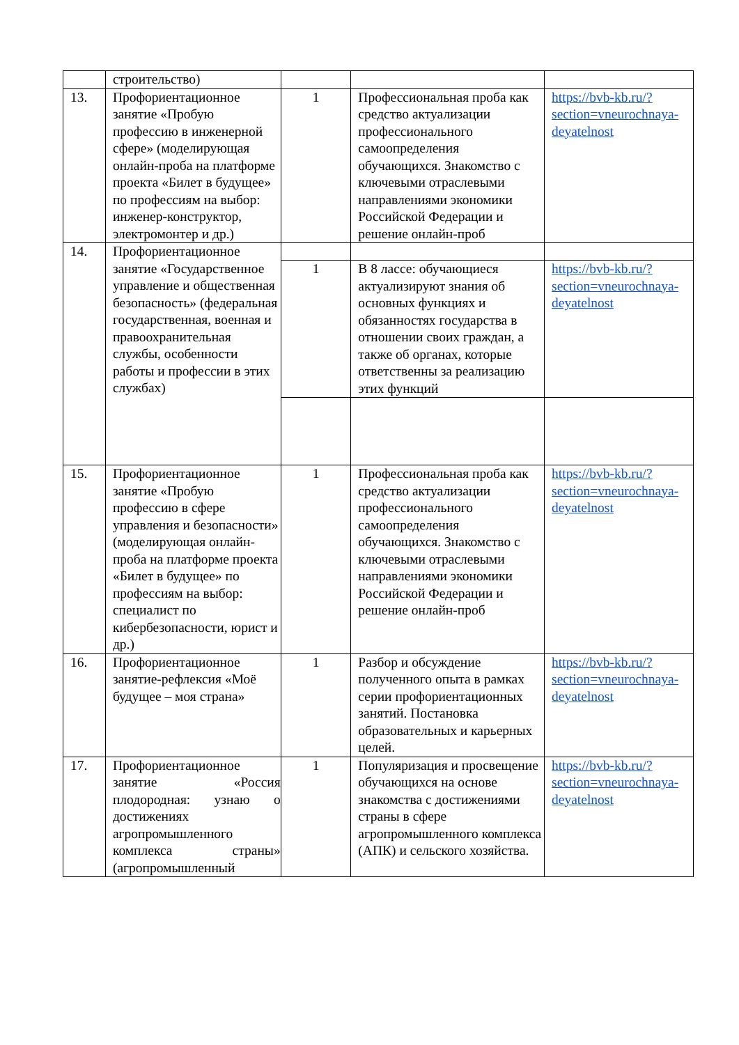| | строительство) | | | |
| 13. | Профориентационное занятие «Пробую профессию в инженерной сфере» (моделирующая онлайн-проба на платформе проекта «Билет в будущее» по профессиям на выбор: инженер-конструктор, электромонтер и др.) | 1 | Профессиональная проба как средство актуализации профессионального самоопределения обучающихся. Знакомство с ключевыми отраслевыми направлениями экономики Российской Федерации и решение онлайн-проб | https://bvb-kb.ru/?section=vneurochnaya-deyatelnost |
| 14. | Профориентационное занятие «Государственное управление и общественная безопасность» (федеральная государственная, военная и правоохранительная службы, особенности работы и профессии в этих службах) | | | |
| | | 1 | В 8 лассе: обучающиеся актуализируют знания об основных функциях и обязанностях государства в отношении своих граждан, а также об органах, которые ответственны за реализацию этих функций | https://bvb-kb.ru/?section=vneurochnaya-deyatelnost |
| 15. | Профориентационное занятие «Пробую профессию в сфере управления и безопасности» (моделирующая онлайн-проба на платформе проекта «Билет в будущее» по профессиям на выбор: специалист по кибербезопасности, юрист и др.) | 1 | Профессиональная проба как средство актуализации профессионального самоопределения обучающихся. Знакомство с ключевыми отраслевыми направлениями экономики Российской Федерации и решение онлайн-проб | https://bvb-kb.ru/?section=vneurochnaya-deyatelnost |
| 16. | Профориентационное занятие-рефлексия «Моё будущее – моя страна» | 1 | Разбор и обсуждение полученного опыта в рамках серии профориентационных занятий. Постановка образовательных и карьерных целей. | https://bvb-kb.ru/?section=vneurochnaya-deyatelnost |
| 17. | Профориентационное занятие «Россия плодородная: узнаю о достижениях агропромышленного комплекса страны» (агропромышленный | 1 | Популяризация и просвещение обучающихся на основе знакомства с достижениями страны в сфере агропромышленного комплекса (АПК) и сельского хозяйства. | https://bvb-kb.ru/?section=vneurochnaya-deyatelnost |